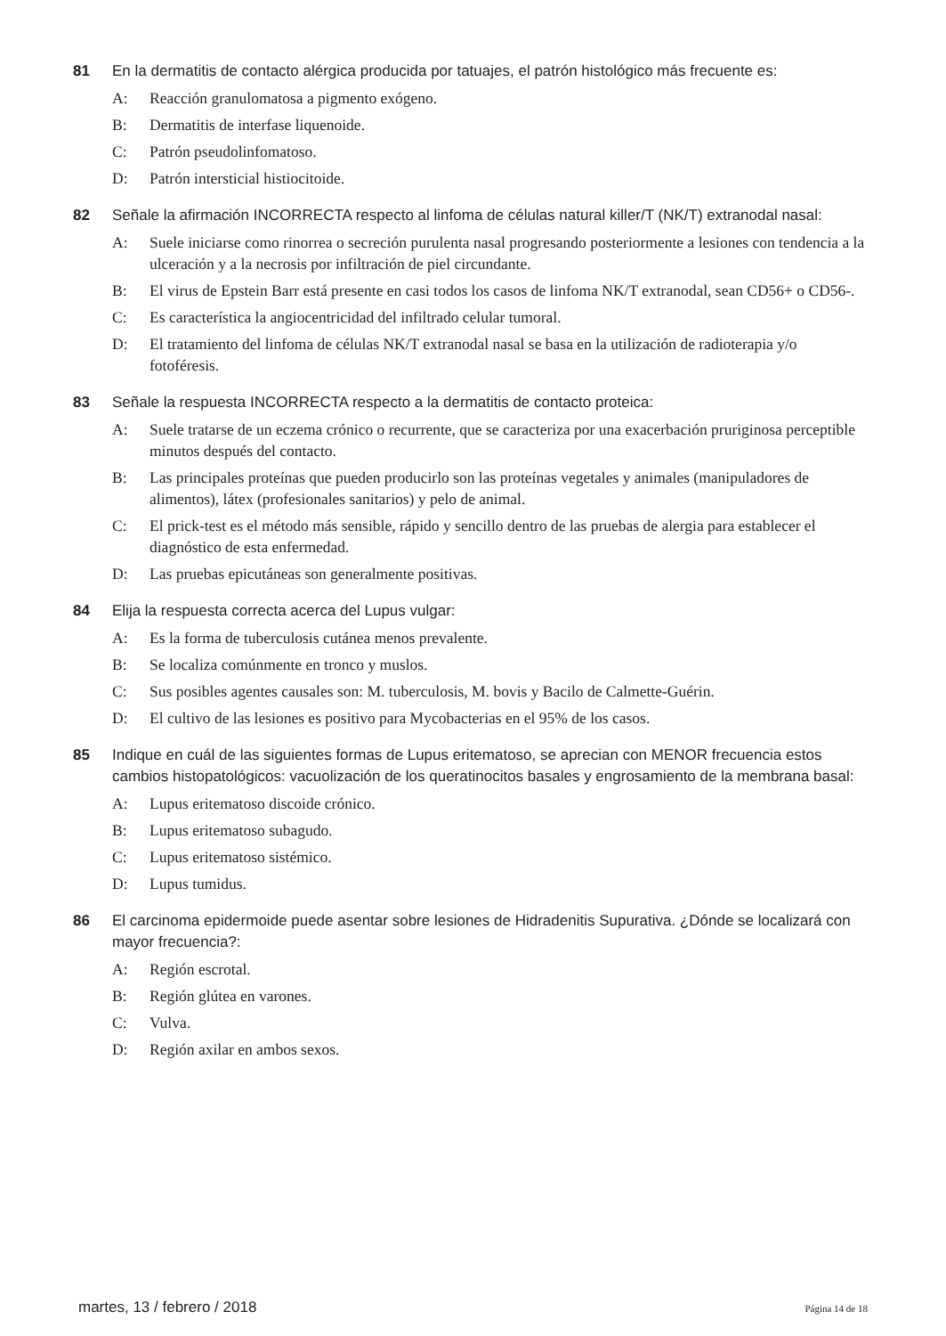81 En la dermatitis de contacto alérgica producida por tatuajes, el patrón histológico más frecuente es:
A: Reacción granulomatosa a pigmento exógeno.
B: Dermatitis de interfase liquenoide.
C: Patrón pseudolinfomatoso.
D: Patrón intersticial histiocitoide.
82 Señale la afirmación INCORRECTA respecto al linfoma de células natural killer/T (NK/T) extranodal nasal:
A: Suele iniciarse como rinorrea o secreción purulenta nasal progresando posteriormente a lesiones con tendencia a la ulceración y a la necrosis por infiltración de piel circundante.
B: El virus de Epstein Barr está presente en casi todos los casos de linfoma NK/T extranodal, sean CD56+ o CD56-.
C: Es característica la angiocentricidad del infiltrado celular tumoral.
D: El tratamiento del linfoma de células NK/T extranodal nasal se basa en la utilización de radioterapia y/o fotoféresis.
83 Señale la respuesta INCORRECTA respecto a la dermatitis de contacto proteica:
A: Suele tratarse de un eczema crónico o recurrente, que se caracteriza por una exacerbación pruriginosa perceptible minutos después del contacto.
B: Las principales proteínas que pueden producirlo son las proteínas vegetales y animales (manipuladores de alimentos), látex (profesionales sanitarios) y pelo de animal.
C: El prick-test es el método más sensible, rápido y sencillo dentro de las pruebas de alergia para establecer el diagnóstico de esta enfermedad.
D: Las pruebas epicutáneas son generalmente positivas.
84 Elija la respuesta correcta acerca del Lupus vulgar:
A: Es la forma de tuberculosis cutánea menos prevalente.
B: Se localiza comúnmente en tronco y muslos.
C: Sus posibles agentes causales son: M. tuberculosis, M. bovis y Bacilo de Calmette-Guérin.
D: El cultivo de las lesiones es positivo para Mycobacterias en el 95% de los casos.
85 Indique en cuál de las siguientes formas de Lupus eritematoso, se aprecian con MENOR frecuencia estos cambios histopatológicos: vacuolización de los queratinocitos basales y engrosamiento de la membrana basal:
A: Lupus eritematoso discoide crónico.
B: Lupus eritematoso subagudo.
C: Lupus eritematoso sistémico.
D: Lupus tumidus.
86 El carcinoma epidermoide puede asentar sobre lesiones de Hidradenitis Supurativa. ¿Dónde se localizará con mayor frecuencia?:
A: Región escrotal.
B: Región glútea en varones.
C: Vulva.
D: Región axilar en ambos sexos.
martes, 13 / febrero / 2018 Página 14 de 18